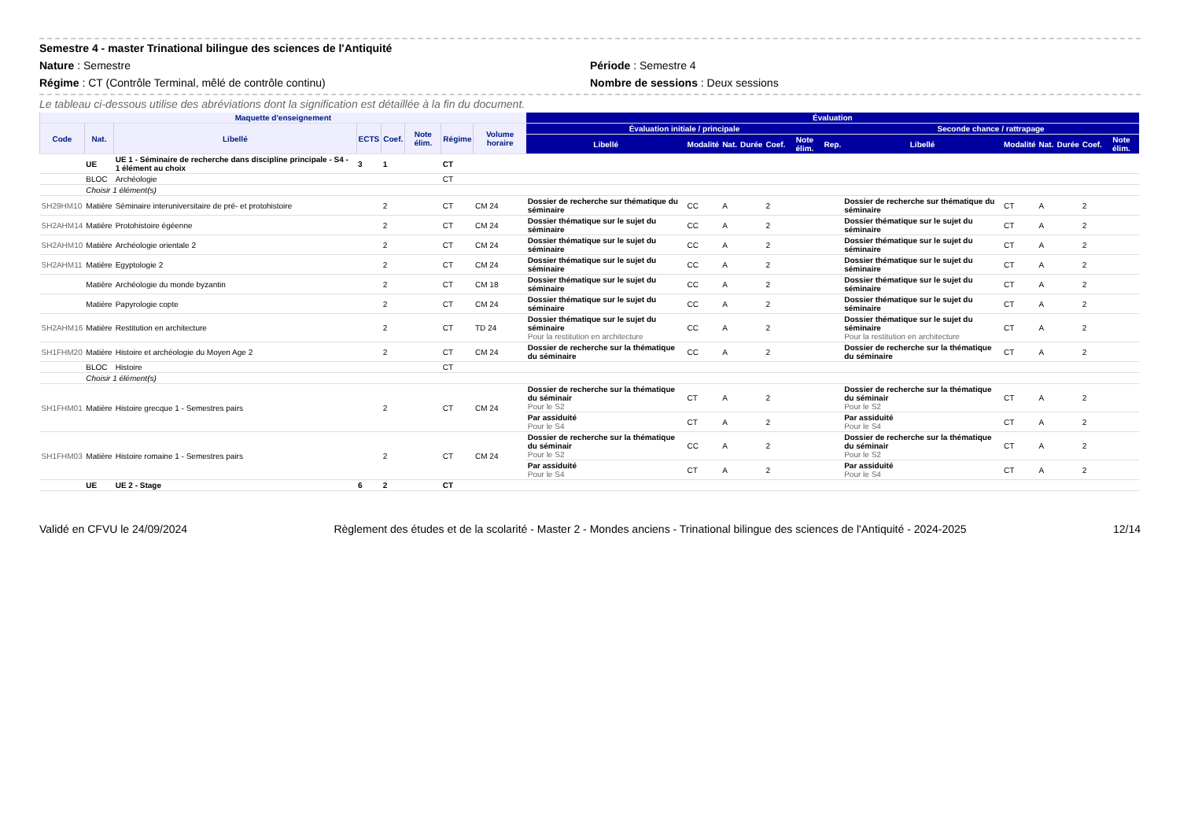Semestre 4 - master Trinational bilingue des sciences de l'Antiquité
Nature : Semestre Période : Semestre 4
Régime : CT (Contrôle Terminal, mêlé de contrôle continu) Nombre de sessions : Deux sessions
Le tableau ci-dessous utilise des abréviations dont la signification est détaillée à la fin du document.
| Maquette d'enseignement | | | | | | | | Évaluation | | | | | | | | | | | | |
| --- | --- | --- | --- | --- | --- | --- | --- | --- | --- | --- | --- | --- | --- | --- | --- | --- | --- | --- | --- | --- |
| Code | Nat. | Libellé | ECTS | Coef. | Note élim. | Régime | Volume horaire | Évaluation initiale / principale | | | | | | | Seconde chance / rattrapage | | | | | |
| | | | | | | | | Libellé | Modalité | Nat. | Durée | Coef. | Note élim. | Rep. | Libellé | Modalité | Nat. | Durée | Coef. | Note élim. |
| | UE | UE 1 - Séminaire de recherche dans discipline principale - S4 - 1 élément au choix | 3 | 1 | | CT | | | | | | | | | | | | | | |
| | BLOC | Archéologie | | | | CT | | | | | | | | | | | | | | |
| | Choisir 1 élément(s) | | | | | | | | | | | | | | | | | | | |
| SH29HM10 | Matière | Séminaire interuniversitaire de pré- et protohistoire | | 2 | | CT | CM 24 | Dossier de recherche sur thématique du séminaire | CC | A | | 2 | | | Dossier de recherche sur thématique du séminaire | CT | A | | 2 | |
| SH2AHM14 | Matière | Protohistoire égéenne | | 2 | | CT | CM 24 | Dossier thématique sur le sujet du séminaire | CC | A | | 2 | | | Dossier thématique sur le sujet du séminaire | CT | A | | 2 | |
| SH2AHM10 | Matière | Archéologie orientale 2 | | 2 | | CT | CM 24 | Dossier thématique sur le sujet du séminaire | CC | A | | 2 | | | Dossier thématique sur le sujet du séminaire | CT | A | | 2 | |
| SH2AHM11 | Matière | Egyptologie 2 | | 2 | | CT | CM 24 | Dossier thématique sur le sujet du séminaire | CC | A | | 2 | | | Dossier thématique sur le sujet du séminaire | CT | A | | 2 | |
| | Matière | Archéologie du monde byzantin | | 2 | | CT | CM 18 | Dossier thématique sur le sujet du séminaire | CC | A | | 2 | | | Dossier thématique sur le sujet du séminaire | CT | A | | 2 | |
| | Matière | Papyrologie copte | | 2 | | CT | CM 24 | Dossier thématique sur le sujet du séminaire | CC | A | | 2 | | | Dossier thématique sur le sujet du séminaire | CT | A | | 2 | |
| SH2AHM16 | Matière | Restitution en architecture | | 2 | | CT | TD 24 | Dossier thématique sur le sujet du séminaire Pour la restitution en architecture | CC | A | | 2 | | | Dossier thématique sur le sujet du séminaire Pour la restitution en architecture | CT | A | | 2 | |
| SH1FHM20 | Matière | Histoire et archéologie du Moyen Age 2 | | 2 | | CT | CM 24 | Dossier de recherche sur la thématique du séminaire | CC | A | | 2 | | | Dossier de recherche sur la thématique du séminaire | CT | A | | 2 | |
| | BLOC | Histoire | | | | CT | | | | | | | | | | | | | | |
| | Choisir 1 élément(s) | | | | | | | | | | | | | | | | | | | |
| SH1FHM01 | Matière | Histoire grecque 1 - Semestres pairs | | 2 | | CT | CM 24 | Dossier de recherche sur la thématique du séminair Pour le S2 | CT | A | | 2 | | | Dossier de recherche sur la thématique du séminair Pour le S2 | CT | A | | 2 | |
| | | | | | | | | Par assiduité Pour le S4 | CT | A | | 2 | | | Par assiduité Pour le S4 | CT | A | | 2 | |
| SH1FHM03 | Matière | Histoire romaine 1 - Semestres pairs | | 2 | | CT | CM 24 | Dossier de recherche sur la thématique du séminair Pour le S2 | CC | A | | 2 | | | Dossier de recherche sur la thématique du séminair Pour le S2 | CT | A | | 2 | |
| | | | | | | | | Par assiduité Pour le S4 | CT | A | | 2 | | | Par assiduité Pour le S4 | CT | A | | 2 | |
| | UE | UE 2 - Stage | 6 | 2 | | CT | | | | | | | | | | | | | | |
Validé en CFVU le 24/09/2024 Règlement des études et de la scolarité - Master 2 - Mondes anciens - Trinational bilingue des sciences de l'Antiquité - 2024-2025 12/14